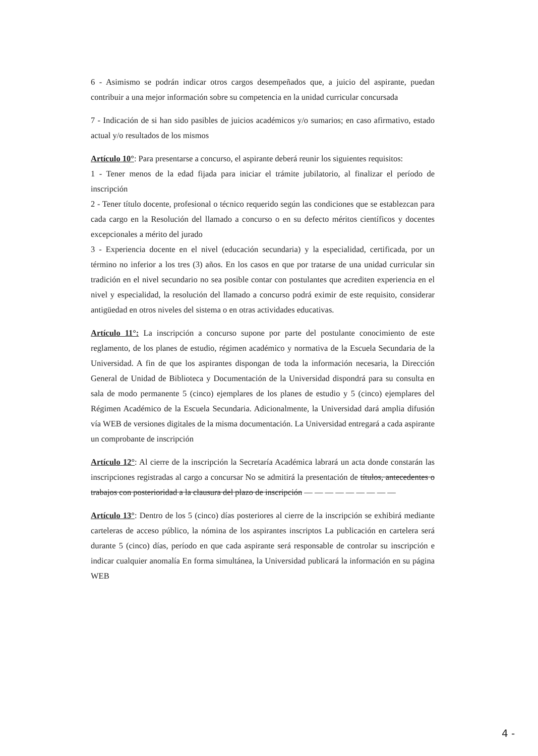6 - Asimismo se podrán indicar otros cargos desempeñados que, a juicio del aspirante, puedan contribuir a una mejor información sobre su competencia en la unidad curricular concursada
7 - Indicación de si han sido pasibles de juicios académicos y/o sumarios; en caso afirmativo, estado actual y/o resultados de los mismos
Artículo 10°: Para presentarse a concurso, el aspirante deberá reunir los siguientes requisitos:
1 - Tener menos de la edad fijada para iniciar el trámite jubilatorio, al finalizar el período de inscripción
2 - Tener título docente, profesional o técnico requerido según las condiciones que se establezcan para cada cargo en la Resolución del llamado a concurso o en su defecto méritos científicos y docentes excepcionales a mérito del jurado
3 - Experiencia docente en el nivel (educación secundaria) y la especialidad, certificada, por un término no inferior a los tres (3) años. En los casos en que por tratarse de una unidad curricular sin tradición en el nivel secundario no sea posible contar con postulantes que acrediten experiencia en el nivel y especialidad, la resolución del llamado a concurso podrá eximir de este requisito, considerar antigüedad en otros niveles del sistema o en otras actividades educativas.
Artículo 11°: La inscripción a concurso supone por parte del postulante conocimiento de este reglamento, de los planes de estudio, régimen académico y normativa de la Escuela Secundaria de la Universidad. A fin de que los aspirantes dispongan de toda la información necesaria, la Dirección General de Unidad de Biblioteca y Documentación de la Universidad dispondrá para su consulta en sala de modo permanente 5 (cinco) ejemplares de los planes de estudio y 5 (cinco) ejemplares del Régimen Académico de la Escuela Secundaria. Adicionalmente, la Universidad dará amplia difusión vía WEB de versiones digitales de la misma documentación. La Universidad entregará a cada aspirante un comprobante de inscripción
Artículo 12°: Al cierre de la inscripción la Secretaría Académica labrará un acta donde constarán las inscripciones registradas al cargo a concursar No se admitirá la presentación de títulos, antecedentes o trabajos con posterioridad a la clausura del plazo de inscripción — — — — — — — — —
Artículo 13°: Dentro de los 5 (cinco) días posteriores al cierre de la inscripción se exhibirá mediante carteleras de acceso público, la nómina de los aspirantes inscriptos La publicación en cartelera será durante 5 (cinco) días, período en que cada aspirante será responsable de controlar su inscripción e indicar cualquier anomalía En forma simultánea, la Universidad publicará la información en su página WEB
4 -